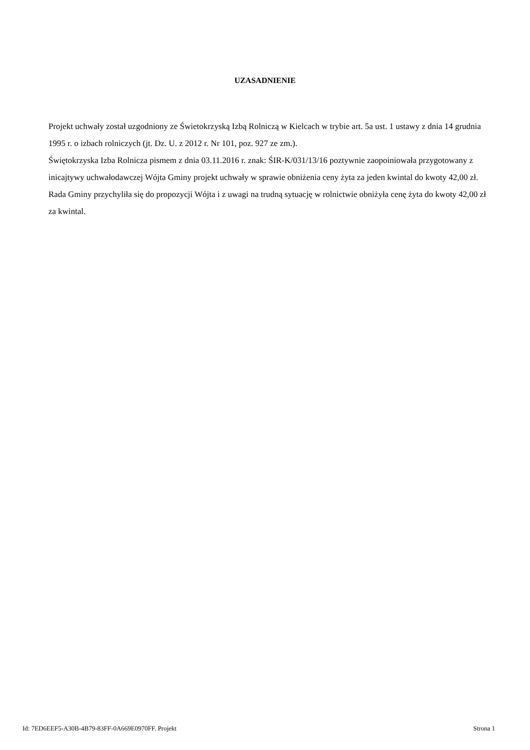UZASADNIENIE
Projekt uchwały został uzgodniony ze Świetokrzyską Izbą Rolniczą w Kielcach w trybie art. 5a ust. 1 ustawy z dnia 14 grudnia 1995 r. o izbach rolniczych (jt. Dz. U. z 2012 r. Nr 101, poz. 927 ze zm.).
Świętokrzyska Izba Rolnicza pismem z dnia 03.11.2016 r. znak: ŚIR-K/031/13/16 poztywnie zaopoiniowała przygotowany z inicajtywy uchwałodawczej Wójta Gminy projekt uchwały w sprawie obniżenia ceny żyta za jeden kwintal do kwoty 42,00 zł.
Rada Gminy przychyliła się do propozycji Wójta i z uwagi na trudną sytuację w rolnictwie obniżyła cenę żyta do kwoty 42,00 zł za kwintal.
Id: 7ED6EEF5-A30B-4B79-83FF-0A669E0970FF. Projekt Strona 1